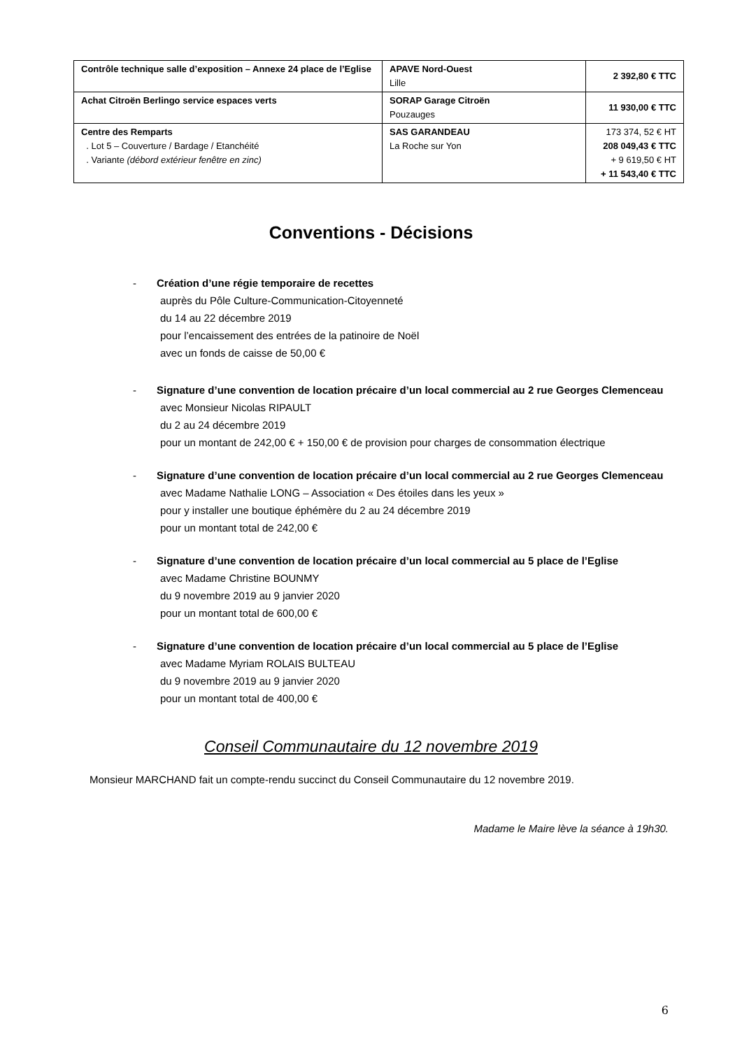| Contrôle technique salle d’exposition – Annexe 24 place de l’Eglise | APAVE Nord-Ouest Lille | 2 392,80 € TTC |
| Achat Citroën Berlingo service espaces verts | SORAP Garage Citroën Pouzauges | 11 930,00 € TTC |
| Centre des Remparts . Lot 5 – Couverture / Bardage / Etanchéité . Variante (débord extérieur fenêtre en zinc) | SAS GARANDEAU La Roche sur Yon | 173 374, 52 € HT 208 049,43 € TTC + 9 619,50 € HT + 11 543,40 € TTC |
Conventions - Décisions
- Création d’une régie temporaire de recettes
auprès du Pôle Culture-Communication-Citoyenneté
du 14 au 22 décembre 2019
pour l’encaissement des entrées de la patinoire de Noël
avec un fonds de caisse de 50,00 €
- Signature d’une convention de location précaire d’un local commercial au 2 rue Georges Clemenceau
avec Monsieur Nicolas RIPAULT
du 2 au 24 décembre 2019
pour un montant de 242,00 € + 150,00 € de provision pour charges de consommation électrique
- Signature d’une convention de location précaire d’un local commercial au 2 rue Georges Clemenceau
avec Madame Nathalie LONG – Association « Des étoiles dans les yeux »
pour y installer une boutique éphémère du 2 au 24 décembre 2019
pour un montant total de 242,00 €
- Signature d’une convention de location précaire d’un local commercial au 5 place de l’Eglise
avec Madame Christine BOUNMY
du 9 novembre 2019 au 9 janvier 2020
pour un montant total de 600,00 €
- Signature d’une convention de location précaire d’un local commercial au 5 place de l’Eglise
avec Madame Myriam ROLAIS BULTEAU
du 9 novembre 2019 au 9 janvier 2020
pour un montant total de 400,00 €
Conseil Communautaire du 12 novembre 2019
Monsieur MARCHAND fait un compte-rendu succinct du Conseil Communautaire du 12 novembre 2019.
Madame le Maire lève la séance à 19h30.
6